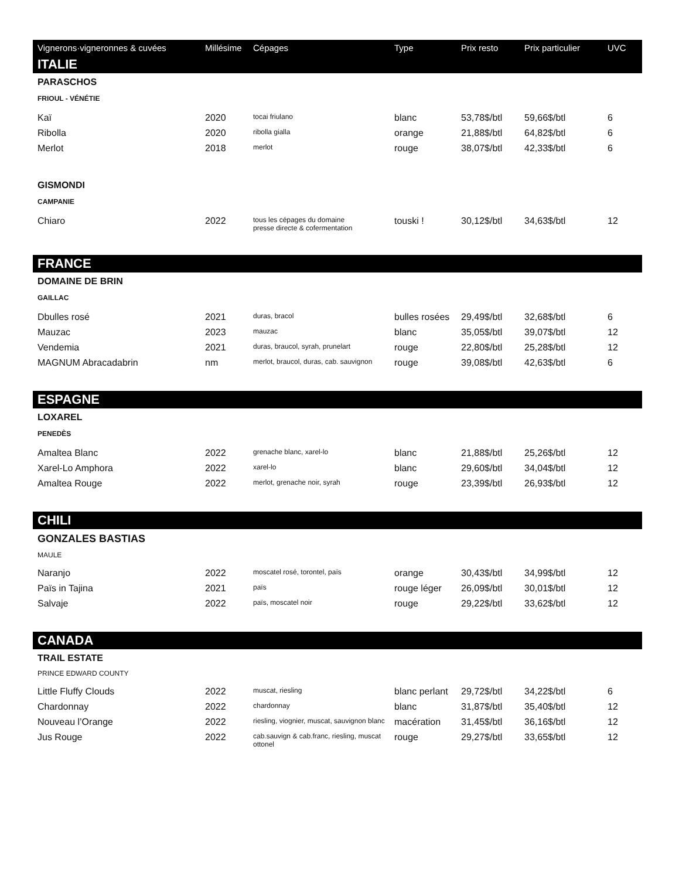| Vignerons·vigneronnes & cuvées | Millésime | Cépages | Type | Prix resto | Prix particulier | UVC |
| --- | --- | --- | --- | --- | --- | --- |
| ITALIE | | | | | | |
| PARASCHOS | | | | | | |
| FRIOUL - VÉNÉTIE | | | | | | |
| Kaï | 2020 | tocai friulano | blanc | 53,78$/btl | 59,66$/btl | 6 |
| Ribolla | 2020 | ribolla gialla | orange | 21,88$/btl | 64,82$/btl | 6 |
| Merlot | 2018 | merlot | rouge | 38,07$/btl | 42,33$/btl | 6 |
| GISMONDI | | | | | | |
| CAMPANIE | | | | | | |
| Chiaro | 2022 | tous les cépages du domaine presse directe & cofermentation | touski ! | 30,12$/btl | 34,63$/btl | 12 |
| FRANCE | | | | | | |
| DOMAINE DE BRIN | | | | | | |
| GAILLAC | | | | | | |
| Dbulles rosé | 2021 | duras, bracol | bulles rosées | 29,49$/btl | 32,68$/btl | 6 |
| Mauzac | 2023 | mauzac | blanc | 35,05$/btl | 39,07$/btl | 12 |
| Vendemia | 2021 | duras, braucol, syrah, prunelart | rouge | 22,80$/btl | 25,28$/btl | 12 |
| MAGNUM Abracadabrin | nm | merlot, braucol, duras, cab. sauvignon | rouge | 39,08$/btl | 42,63$/btl | 6 |
| ESPAGNE | | | | | | |
| LOXAREL | | | | | | |
| PENEDÈS | | | | | | |
| Amaltea Blanc | 2022 | grenache blanc, xarel-lo | blanc | 21,88$/btl | 25,26$/btl | 12 |
| Xarel-Lo Amphora | 2022 | xarel-lo | blanc | 29,60$/btl | 34,04$/btl | 12 |
| Amaltea Rouge | 2022 | merlot, grenache noir, syrah | rouge | 23,39$/btl | 26,93$/btl | 12 |
| CHILI | | | | | | |
| GONZALES BASTIAS | | | | | | |
| MAULE | | | | | | |
| Naranjo | 2022 | moscatel rosé, torontel, païs | orange | 30,43$/btl | 34,99$/btl | 12 |
| Païs in Tajina | 2021 | païs | rouge léger | 26,09$/btl | 30,01$/btl | 12 |
| Salvaje | 2022 | païs, moscatel noir | rouge | 29,22$/btl | 33,62$/btl | 12 |
| CANADA | | | | | | |
| TRAIL ESTATE | | | | | | |
| PRINCE EDWARD COUNTY | | | | | | |
| Little Fluffy Clouds | 2022 | muscat, riesling | blanc perlant | 29,72$/btl | 34,22$/btl | 6 |
| Chardonnay | 2022 | chardonnay | blanc | 31,87$/btl | 35,40$/btl | 12 |
| Nouveau l’Orange | 2022 | riesling, viognier, muscat, sauvignon blanc | macération | 31,45$/btl | 36,16$/btl | 12 |
| Jus Rouge | 2022 | cab.sauvign & cab.franc, riesling, muscat ottonel | rouge | 29,27$/btl | 33,65$/btl | 12 |